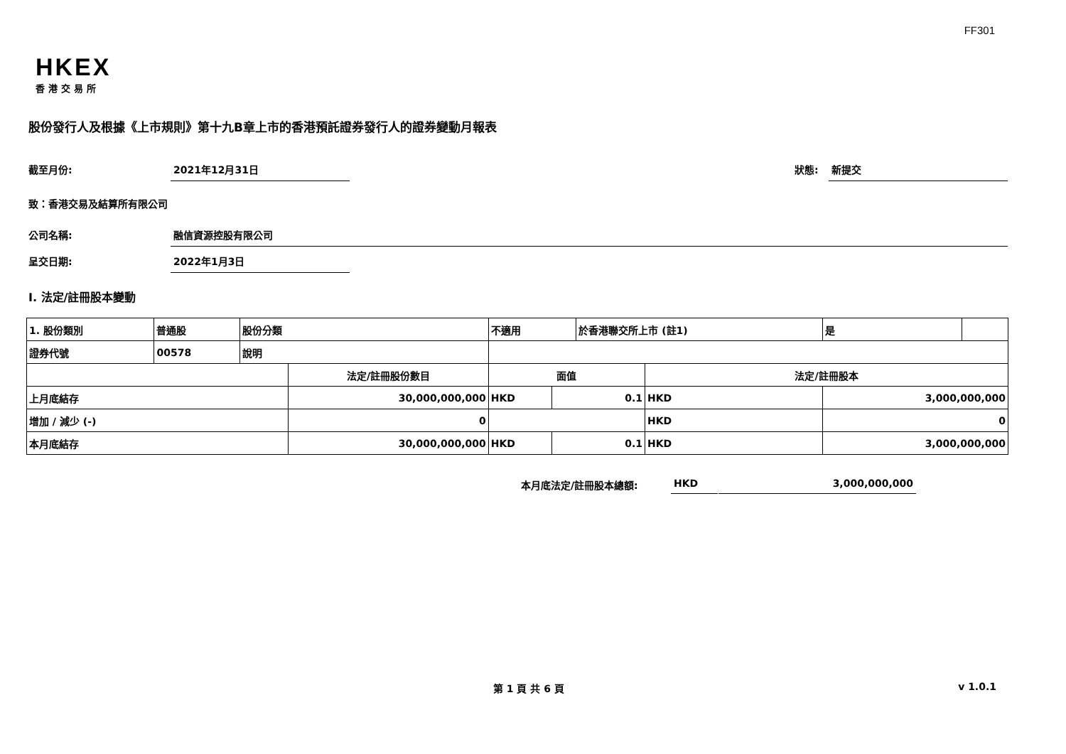FF301
HKEX
香港交易所
股份發行人及根據《上市規則》第十九B章上市的香港預託證券發行人的證券變動月報表
截至月份: 2021年12月31日 狀態: 新提交
致：香港交易及結算所有限公司
公司名稱: 融信資源控股有限公司
呈交日期: 2022年1月3日
I. 法定/註冊股本變動
| 1. 股份類別 | 普通股 | 股份分類 | | 不適用 | | | 於香港聯交所上市 (註1) | | 是 | |
| 證券代號 | 00578 | 說明 | | | | | | | | |
| | | | 法定/註冊股份數目 | | 面值 | | | 法定/註冊股本 | | |
| 上月底結存 | | | 30,000,000,000 | | HKD | 0.1 | | HKD | 3,000,000,000 | |
| 增加 / 減少 (-) | | | 0 | | | | | HKD | 0 | |
| 本月底結存 | | | 30,000,000,000 | | HKD | 0.1 | | HKD | 3,000,000,000 | |
本月底法定/註冊股本總額: HKD 3,000,000,000
第 1 頁 共 6 頁 v 1.0.1